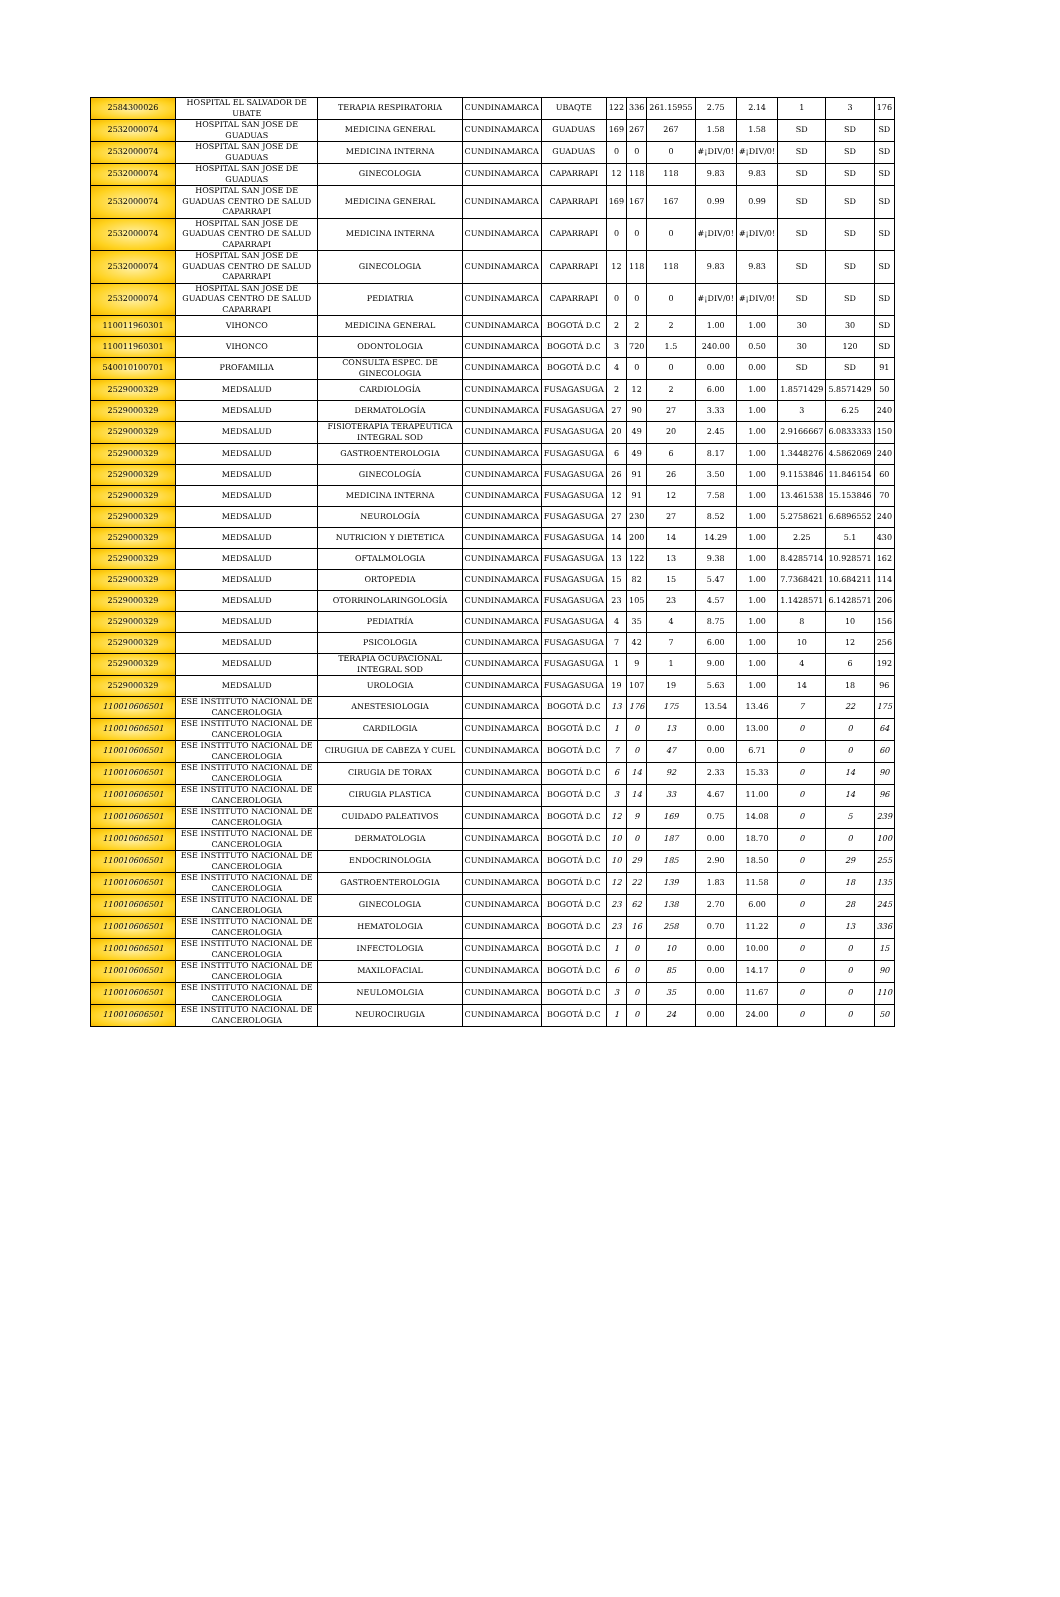| 2584300026 | HOSPITAL EL SALVADOR DE UBATE | TERAPIA RESPIRATORIA | CUNDINAMARCA | UBAQTE | 122 | 336 | 261.15955 | 2.75 | 2.14 | 1 | 3 | 176 |
| 2532000074 | HOSPITAL SAN JOSE DE GUADUAS | MEDICINA GENERAL | CUNDINAMARCA | GUADUAS | 169 | 267 | 267 | 1.58 | 1.58 | SD | SD | SD |
| 2532000074 | HOSPITAL SAN JOSE DE GUADUAS | MEDICINA INTERNA | CUNDINAMARCA | GUADUAS | 0 | 0 | 0 | #¡DIV/0! | #¡DIV/0! | SD | SD | SD |
| 2532000074 | HOSPITAL SAN JOSE DE GUADUAS | GINECOLOGIA | CUNDINAMARCA | CAPARRAPI | 12 | 118 | 118 | 9.83 | 9.83 | SD | SD | SD |
| 2532000074 | HOSPITAL SAN JOSE DE GUADUAS CENTRO DE SALUD CAPARRAPI | MEDICINA GENERAL | CUNDINAMARCA | CAPARRAPI | 169 | 167 | 167 | 0.99 | 0.99 | SD | SD | SD |
| 2532000074 | HOSPITAL SAN JOSE DE GUADUAS CENTRO DE SALUD CAPARRAPI | MEDICINA INTERNA | CUNDINAMARCA | CAPARRAPI | 0 | 0 | 0 | #¡DIV/0! | #¡DIV/0! | SD | SD | SD |
| 2532000074 | HOSPITAL SAN JOSE DE GUADUAS CENTRO DE SALUD CAPARRAPI | GINECOLOGIA | CUNDINAMARCA | CAPARRAPI | 12 | 118 | 118 | 9.83 | 9.83 | SD | SD | SD |
| 2532000074 | HOSPITAL SAN JOSE DE GUADUAS CENTRO DE SALUD CAPARRAPI | PEDIATRIA | CUNDINAMARCA | CAPARRAPI | 0 | 0 | 0 | #¡DIV/0! | #¡DIV/0! | SD | SD | SD |
| 110011960301 | VIHONCO | MEDICINA GENERAL | CUNDINAMARCA | BOGOTÁ D.C | 2 | 2 | 2 | 1.00 | 1.00 | 30 | 30 | SD |
| 110011960301 | VIHONCO | ODONTOLOGIA | CUNDINAMARCA | BOGOTÁ D.C | 3 | 720 | 1.5 | 240.00 | 0.50 | 30 | 120 | SD |
| 540010100701 | PROFAMILIA | CONSULTA ESPEC. DE GINECOLOGIA | CUNDINAMARCA | BOGOTÁ D.C | 4 | 0 | 0 | 0.00 | 0.00 | SD | SD | 91 |
| 2529000329 | MEDSALUD | CARDIOLOGÍA | CUNDINAMARCA | FUSAGASUGA | 2 | 12 | 2 | 6.00 | 1.00 | 1.8571429 | 5.8571429 | 50 |
| 2529000329 | MEDSALUD | DERMATOLOGÍA | CUNDINAMARCA | FUSAGASUGA | 27 | 90 | 27 | 3.33 | 1.00 | 3 | 6.25 | 240 |
| 2529000329 | MEDSALUD | FISIOTERAPIA TERAPEUTICA INTEGRAL SOD | CUNDINAMARCA | FUSAGASUGA | 20 | 49 | 20 | 2.45 | 1.00 | 2.9166667 | 6.0833333 | 150 |
| 2529000329 | MEDSALUD | GASTROENTEROLOGIA | CUNDINAMARCA | FUSAGASUGA | 6 | 49 | 6 | 8.17 | 1.00 | 1.3448276 | 4.5862069 | 240 |
| 2529000329 | MEDSALUD | GINECOLOGÍA | CUNDINAMARCA | FUSAGASUGA | 26 | 91 | 26 | 3.50 | 1.00 | 9.1153846 | 11.846154 | 60 |
| 2529000329 | MEDSALUD | MEDICINA INTERNA | CUNDINAMARCA | FUSAGASUGA | 12 | 91 | 12 | 7.58 | 1.00 | 13.461538 | 15.153846 | 70 |
| 2529000329 | MEDSALUD | NEUROLOGÍA | CUNDINAMARCA | FUSAGASUGA | 27 | 230 | 27 | 8.52 | 1.00 | 5.2758621 | 6.6896552 | 240 |
| 2529000329 | MEDSALUD | NUTRICION Y DIETETICA | CUNDINAMARCA | FUSAGASUGA | 14 | 200 | 14 | 14.29 | 1.00 | 2.25 | 5.1 | 430 |
| 2529000329 | MEDSALUD | OFTALMOLOGIA | CUNDINAMARCA | FUSAGASUGA | 13 | 122 | 13 | 9.38 | 1.00 | 8.4285714 | 10.928571 | 162 |
| 2529000329 | MEDSALUD | ORTOPEDIA | CUNDINAMARCA | FUSAGASUGA | 15 | 82 | 15 | 5.47 | 1.00 | 7.7368421 | 10.684211 | 114 |
| 2529000329 | MEDSALUD | OTORRINOLARINGOLOGÍA | CUNDINAMARCA | FUSAGASUGA | 23 | 105 | 23 | 4.57 | 1.00 | 1.1428571 | 6.1428571 | 206 |
| 2529000329 | MEDSALUD | PEDIATRÍA | CUNDINAMARCA | FUSAGASUGA | 4 | 35 | 4 | 8.75 | 1.00 | 8 | 10 | 156 |
| 2529000329 | MEDSALUD | PSICOLOGIA | CUNDINAMARCA | FUSAGASUGA | 7 | 42 | 7 | 6.00 | 1.00 | 10 | 12 | 256 |
| 2529000329 | MEDSALUD | TERAPIA OCUPACIONAL INTEGRAL SOD | CUNDINAMARCA | FUSAGASUGA | 1 | 9 | 1 | 9.00 | 1.00 | 4 | 6 | 192 |
| 2529000329 | MEDSALUD | UROLOGIA | CUNDINAMARCA | FUSAGASUGA | 19 | 107 | 19 | 5.63 | 1.00 | 14 | 18 | 96 |
| 110010606501 | ESE INSTITUTO NACIONAL DE CANCEROLOGIA | ANESTESIOLOGIA | CUNDINAMARCA | BOGOTÁ D.C | 13 | 176 | 175 | 13.54 | 13.46 | 7 | 22 | 175 |
| 110010606501 | ESE INSTITUTO NACIONAL DE CANCEROLOGIA | CARDILOGIA | CUNDINAMARCA | BOGOTÁ D.C | 1 | 0 | 13 | 0.00 | 13.00 | 0 | 0 | 64 |
| 110010606501 | ESE INSTITUTO NACIONAL DE CANCEROLOGIA | CIRUGIUA DE CABEZA Y CUEL | CUNDINAMARCA | BOGOTÁ D.C | 7 | 0 | 47 | 0.00 | 6.71 | 0 | 0 | 60 |
| 110010606501 | ESE INSTITUTO NACIONAL DE CANCEROLOGIA | CIRUGIA DE TORAX | CUNDINAMARCA | BOGOTÁ D.C | 6 | 14 | 92 | 2.33 | 15.33 | 0 | 14 | 90 |
| 110010606501 | ESE INSTITUTO NACIONAL DE CANCEROLOGIA | CIRUGIA PLASTICA | CUNDINAMARCA | BOGOTÁ D.C | 3 | 14 | 33 | 4.67 | 11.00 | 0 | 14 | 96 |
| 110010606501 | ESE INSTITUTO NACIONAL DE CANCEROLOGIA | CUIDADO PALEATIVOS | CUNDINAMARCA | BOGOTÁ D.C | 12 | 9 | 169 | 0.75 | 14.08 | 0 | 5 | 239 |
| 110010606501 | ESE INSTITUTO NACIONAL DE CANCEROLOGIA | DERMATOLOGIA | CUNDINAMARCA | BOGOTÁ D.C | 10 | 0 | 187 | 0.00 | 18.70 | 0 | 0 | 100 |
| 110010606501 | ESE INSTITUTO NACIONAL DE CANCEROLOGIA | ENDOCRINOLOGIA | CUNDINAMARCA | BOGOTÁ D.C | 10 | 29 | 185 | 2.90 | 18.50 | 0 | 29 | 255 |
| 110010606501 | ESE INSTITUTO NACIONAL DE CANCEROLOGIA | GASTROENTEROLOGIA | CUNDINAMARCA | BOGOTÁ D.C | 12 | 22 | 139 | 1.83 | 11.58 | 0 | 18 | 135 |
| 110010606501 | ESE INSTITUTO NACIONAL DE CANCEROLOGIA | GINECOLOGIA | CUNDINAMARCA | BOGOTÁ D.C | 23 | 62 | 138 | 2.70 | 6.00 | 0 | 28 | 245 |
| 110010606501 | ESE INSTITUTO NACIONAL DE CANCEROLOGIA | HEMATOLOGIA | CUNDINAMARCA | BOGOTÁ D.C | 23 | 16 | 258 | 0.70 | 11.22 | 0 | 13 | 336 |
| 110010606501 | ESE INSTITUTO NACIONAL DE CANCEROLOGIA | INFECTOLOGIA | CUNDINAMARCA | BOGOTÁ D.C | 1 | 0 | 10 | 0.00 | 10.00 | 0 | 0 | 15 |
| 110010606501 | ESE INSTITUTO NACIONAL DE CANCEROLOGIA | MAXILOFACIAL | CUNDINAMARCA | BOGOTÁ D.C | 6 | 0 | 85 | 0.00 | 14.17 | 0 | 0 | 90 |
| 110010606501 | ESE INSTITUTO NACIONAL DE CANCEROLOGIA | NEULOMOLGIA | CUNDINAMARCA | BOGOTÁ D.C | 3 | 0 | 35 | 0.00 | 11.67 | 0 | 0 | 110 |
| 110010606501 | ESE INSTITUTO NACIONAL DE CANCEROLOGIA | NEUROCIRUGIA | CUNDINAMARCA | BOGOTÁ D.C | 1 | 0 | 24 | 0.00 | 24.00 | 0 | 0 | 50 |